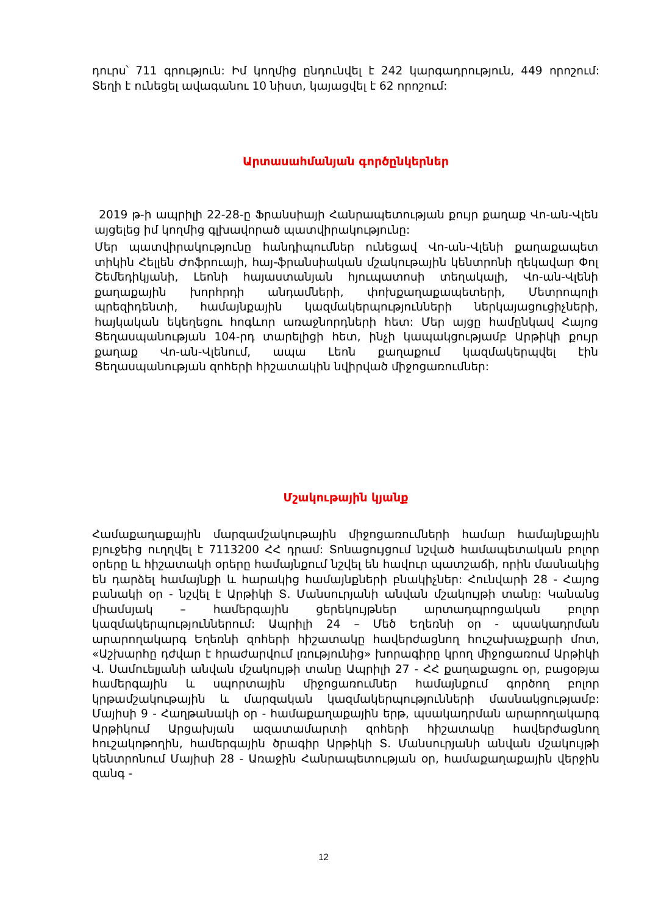դուրս՝ 711 գրություն: Իմ կողմից ընդունվել է 242 կարգադրություն, 449 որոշում: Տեղի է ունեցել ավագանու 10 նիստ, կայացվել է 62 որոշում:
Արտասահմանյան գործընկերներ
2019 թ-ի ապրիլի 22-28-ը Ֆրանսիայի Հանրապետության քույր քաղաք Վո-ան-Վլեն այցելեց իմ կողմից գլխավորած պատվիրակությունը:
Մեր պատվիրակությունը հանդիպումներ ունեցավ Վո-ան-Վլենի քաղաքապետ տիկին Հելլեն Ժոֆրուայի, հայ-ֆրանսիական մշակութային կենտրոնի ղեկավար Փոլ Շեմեդիկյանի, Լեոնի հայաստանյան հյուպատոսի տեղակալի, Վո-ան-Վլենի քաղաքային խորհրդի անդամների, փոխքաղաքապետերի, Մետրոպոլի պրեզիդենտի, համայնքային կազմակերպությունների ներկայացուցիչների, հայկական եկեղեցու հոգևոր առաջնորդների հետ: Մեր այցը համընկավ Հայոց Ցեղասպանության 104-րդ տարելիցի հետ, ինչի կապակցությամբ Արթիկի քույր քաղաք Վո-ան-Վլենում, ապա Լեոն քաղաքում կազմակերպվել էին Ցեղասպանության զոհերի հիշատակին նվիրված միջոցառումներ:
Մշակութային կյանք
Համաքաղաքային մարզամշակութային միջոցառումների համար համայնքային բյուջեից ուղղվել է 7113200 ՀՀ դրամ: Տոնացույցում նշված համապետական բոլոր օրերը և հիշատակի օրերը համայնքում նշվել են հավուր պատշաճի, որին մասնակից են դարձել համայնքի և հարակից համայնքների բնակիչներ: Հունվարի 28 - Հայոց բանակի օր - նշվել է Արթիկի Տ. Մանսուրյանի անվան մշակույթի տանը: Կանանց միամսյակ – համերգային ցերեկույթներ արտադպրոցական բոլոր կազմակերպություններում: Ապրիլի 24 – Մեծ Եղեռնի օր - պսակադրման արարողակարգ Եղեռնի զոհերի հիշատակը հավերժացնող հուշախաչքարի մոտ, «Աշխարհը դժվար է հրաժարվում լռությունից» խորագիրը կրող միջոցառում Արթիկի Վ. Սամուելյանի անվան մշակույթի տանը Ապրիլի 27 - ՀՀ քաղաքացու օր, բացօթյա համերգային և սպորտային միջոցառումներ համայնքում գործող բոլոր կրթամշակութային և մարզական կազմակերպությունների մասնակցությամբ: Մայիսի 9 - Հաղթանակի օր - համաքաղաքային երթ, պսակադրման արարողակարգ Արթիկում Արցախյան ազատամարտի զոհերի հիշատակը հավերժացնող հուշակոթողին, համերգային ծրագիր Արթիկի Տ. Մանսուրյանի անվան մշակույթի կենտրոնում Մայիսի 28 - Առաջին Հանրապետության օր, համաքաղաքային վերջին զանգ -
12